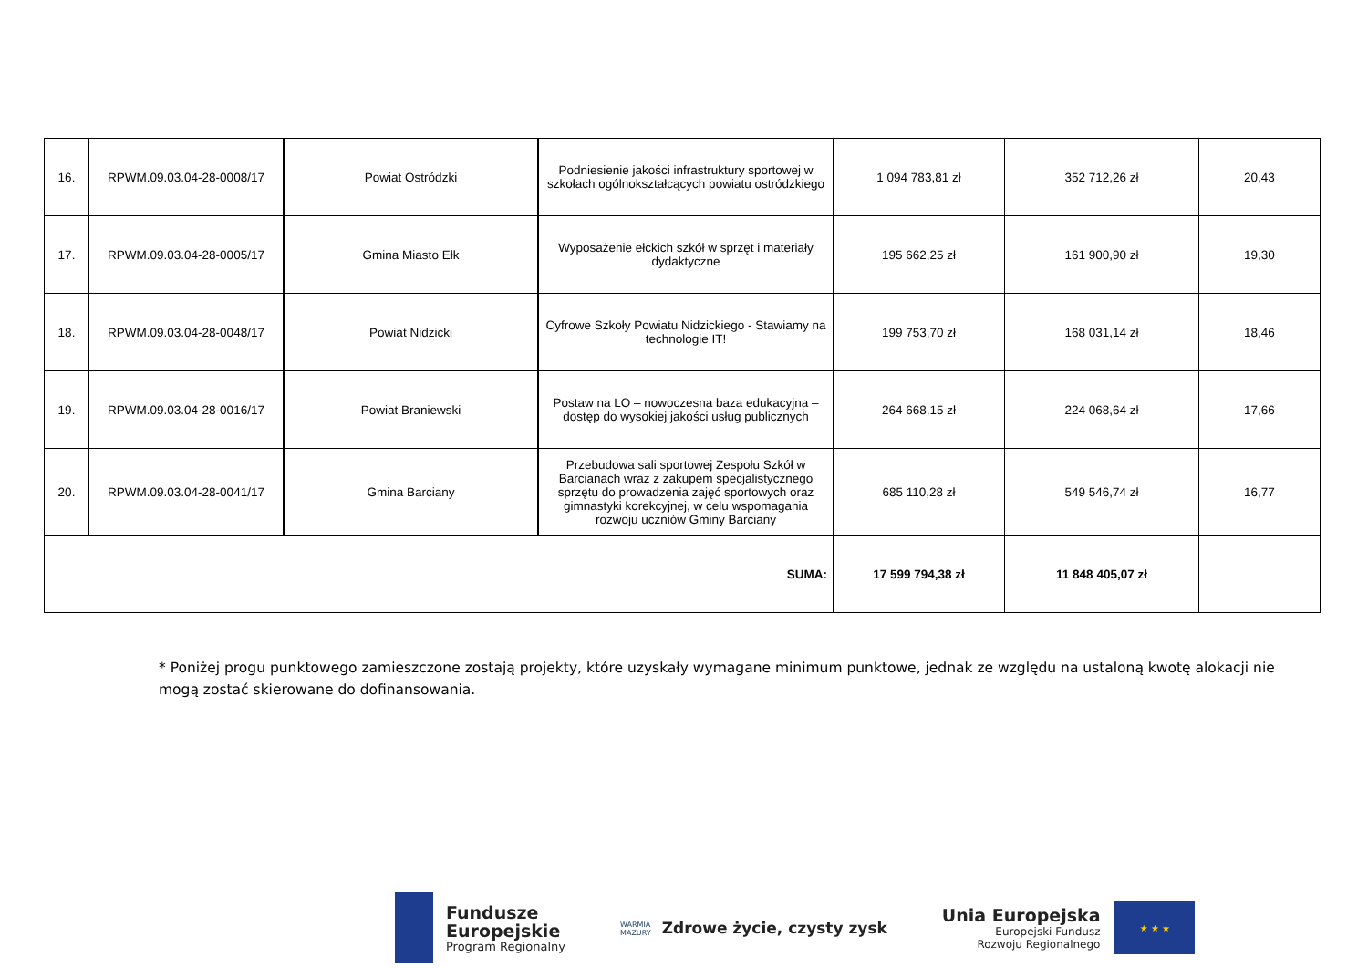| 16. | RPWM.09.03.04-28-0008/17 | Powiat Ostródzki | Podniesienie jakości infrastruktury sportowej w szkołach ogólnokształcących powiatu ostródzkiego | 1 094 783,81 zł | 352 712,26 zł | 20,43 |
| 17. | RPWM.09.03.04-28-0005/17 | Gmina Miasto Ełk | Wyposażenie ełckich szkół w sprzęt i materiały dydaktyczne | 195 662,25 zł | 161 900,90 zł | 19,30 |
| 18. | RPWM.09.03.04-28-0048/17 | Powiat Nidzicki | Cyfrowe Szkoły Powiatu Nidzickiego - Stawiamy na technologie IT! | 199 753,70 zł | 168 031,14 zł | 18,46 |
| 19. | RPWM.09.03.04-28-0016/17 | Powiat Braniewski | Postaw na LO – nowoczesna baza edukacyjna – dostęp do wysokiej jakości usług publicznych | 264 668,15 zł | 224 068,64 zł | 17,66 |
| 20. | RPWM.09.03.04-28-0041/17 | Gmina Barciany | Przebudowa sali sportowej Zespołu Szkół w Barcianach wraz z zakupem specjalistycznego sprzętu do prowadzenia zajęć sportowych oraz gimnastyki korekcyjnej, w celu wspomagania rozwoju uczniów Gminy Barciany | 685 110,28 zł | 549 546,74 zł | 16,77 |
| SUMA: | | | | 17 599 794,38 zł | 11 848 405,07 zł | |
* Poniżej progu punktowego zamieszczone zostają projekty, które uzyskały wymagane minimum punktowe, jednak ze względu na ustaloną kwotę alokacji nie mogą zostać skierowane do dofinansowania.
Fundusze
Europejskie
Program Regionalny
WARMIA
MAZURY
Zdrowe życie, czysty zysk
Unia Europejska
Europejski Fundusz
Rozwoju Regionalnego
★ ★ ★